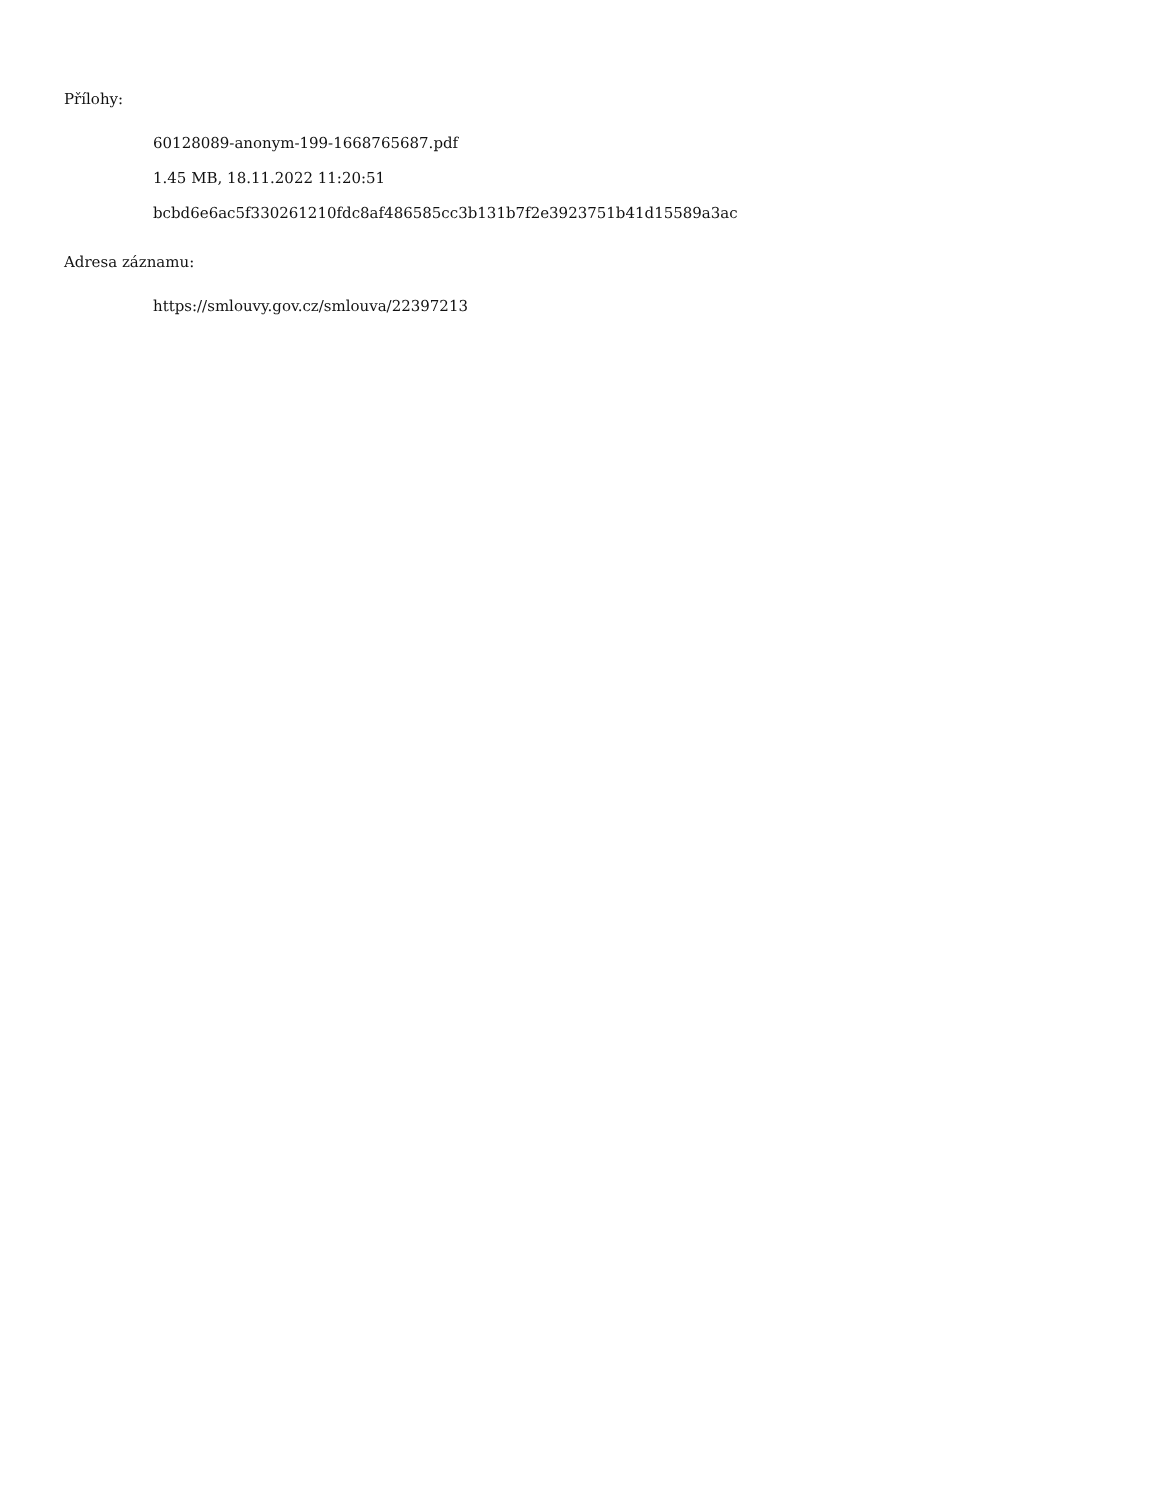Přílohy:
60128089-anonym-199-1668765687.pdf
1.45 MB, 18.11.2022 11:20:51
bcbd6e6ac5f330261210fdc8af486585cc3b131b7f2e3923751b41d15589a3ac
Adresa záznamu:
https://smlouvy.gov.cz/smlouva/22397213